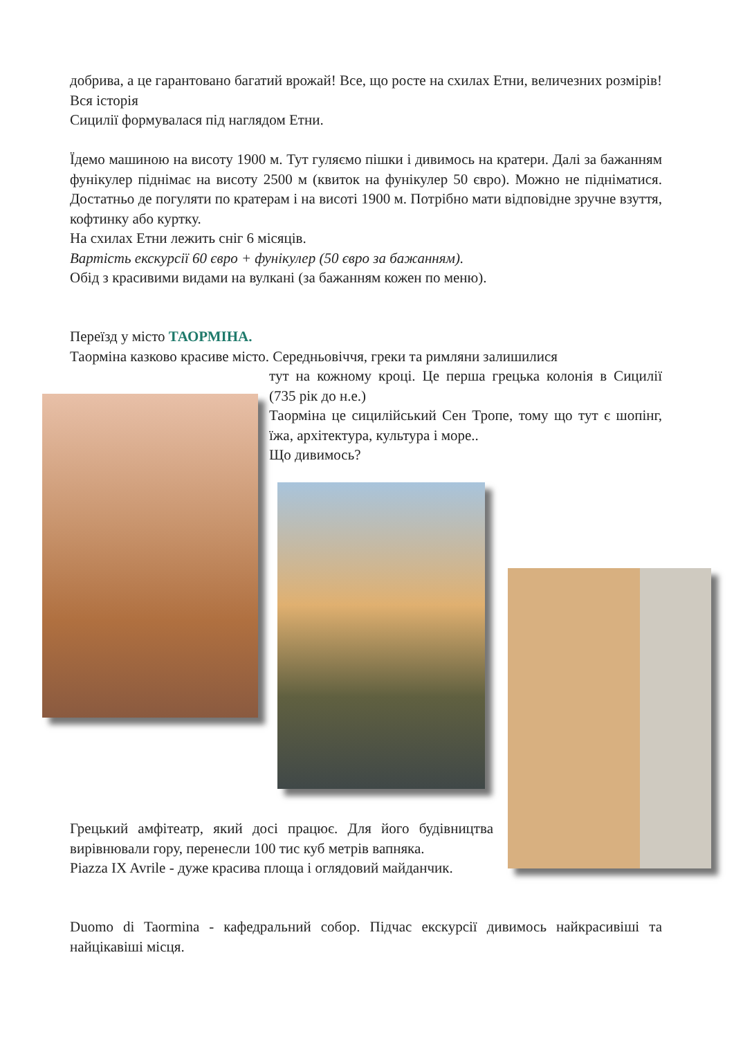добрива, а це гарантовано багатий врожай! Все, що росте на схилах Етни, величезних розмірів! Вся історія
Сицилії формувалася під наглядом Етни.
Їдемо машиною на висоту 1900 м. Тут гуляємо пішки і дивимось на кратери. Далі за бажанням фунікулер піднімає на висоту 2500 м (квиток на фунікулер 50 євро). Можно не підніматися. Достатньо де погуляти по кратерам і на висоті 1900 м. Потрібно мати відповідне зручне взуття, кофтинку або куртку.
На схилах Етни лежить сніг 6 місяців.
Вартість екскурсії 60 євро + фунікулер (50 євро за бажанням).
Обід з красивими видами на вулкані (за бажанням кожен по меню).
Переїзд у місто ТАОРМІНА.
Таорміна казково красиве місто. Середньовіччя, греки та римляни залишилися
тут на кожному кроці. Це перша грецька колонія в Сицилії (735 рік до н.е.)
Таорміна це сицилійський Сен Тропе, тому що тут є шопінг, їжа, архітектура, культура і море..
Що дивимось?
Грецький амфітеатр, який досі працює. Для його будівництва вирівнювали гору, перенесли 100 тис куб метрів вапняка.
Piazza IX Avrile - дуже красива площа і оглядовий майданчик.
Duomo di Taormina - кафедральний собор. Підчас екскурсії дивимось найкрасивіші та найцікавіші місця.